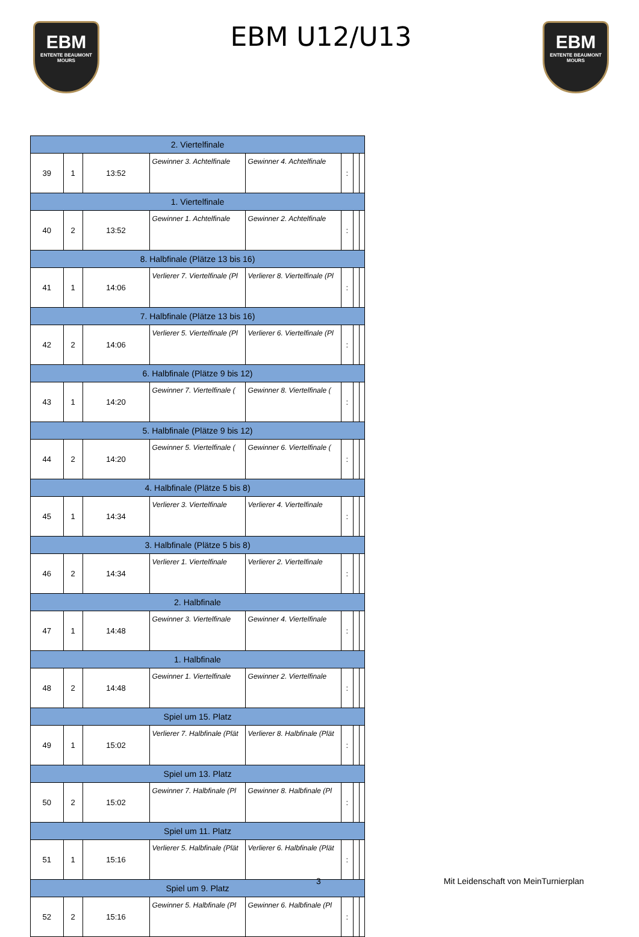EBM
ENTENTE BEAUMONT MOURS
EBM U12/U13
EBM
ENTENTE BEAUMONT MOURS
| 2. Viertelfinale | | | | | | | |
| 39 | 1 | 13:52 | Gewinner 3. Achtelfinale | Gewinner 4. Achtelfinale | : | | |
| 1. Viertelfinale | | | | | | | |
| 40 | 2 | 13:52 | Gewinner 1. Achtelfinale | Gewinner 2. Achtelfinale | : | | |
| 8. Halbfinale (Plätze 13 bis 16) | | | | | | | |
| 41 | 1 | 14:06 | Verlierer 7. Viertelfinale (Pl | Verlierer 8. Viertelfinale (Pl | : | | |
| 7. Halbfinale (Plätze 13 bis 16) | | | | | | | |
| 42 | 2 | 14:06 | Verlierer 5. Viertelfinale (Pl | Verlierer 6. Viertelfinale (Pl | : | | |
| 6. Halbfinale (Plätze 9 bis 12) | | | | | | | |
| 43 | 1 | 14:20 | Gewinner 7. Viertelfinale ( | Gewinner 8. Viertelfinale ( | : | | |
| 5. Halbfinale (Plätze 9 bis 12) | | | | | | | |
| 44 | 2 | 14:20 | Gewinner 5. Viertelfinale ( | Gewinner 6. Viertelfinale ( | : | | |
| 4. Halbfinale (Plätze 5 bis 8) | | | | | | | |
| 45 | 1 | 14:34 | Verlierer 3. Viertelfinale | Verlierer 4. Viertelfinale | : | | |
| 3. Halbfinale (Plätze 5 bis 8) | | | | | | | |
| 46 | 2 | 14:34 | Verlierer 1. Viertelfinale | Verlierer 2. Viertelfinale | : | | |
| 2. Halbfinale | | | | | | | |
| 47 | 1 | 14:48 | Gewinner 3. Viertelfinale | Gewinner 4. Viertelfinale | : | | |
| 1. Halbfinale | | | | | | | |
| 48 | 2 | 14:48 | Gewinner 1. Viertelfinale | Gewinner 2. Viertelfinale | : | | |
| Spiel um 15. Platz | | | | | | | |
| 49 | 1 | 15:02 | Verlierer 7. Halbfinale (Plät | Verlierer 8. Halbfinale (Plät | : | | |
| Spiel um 13. Platz | | | | | | | |
| 50 | 2 | 15:02 | Gewinner 7. Halbfinale (Pl | Gewinner 8. Halbfinale (Pl | : | | |
| Spiel um 11. Platz | | | | | | | |
| 51 | 1 | 15:16 | Verlierer 5. Halbfinale (Plät | Verlierer 6. Halbfinale (Plät | : | | |
| Spiel um 9. Platz | | | | | | | |
| 52 | 2 | 15:16 | Gewinner 5. Halbfinale (Pl | Gewinner 6. Halbfinale (Pl | : | | |
3 Mit Leidenschaft von MeinTurnierplan